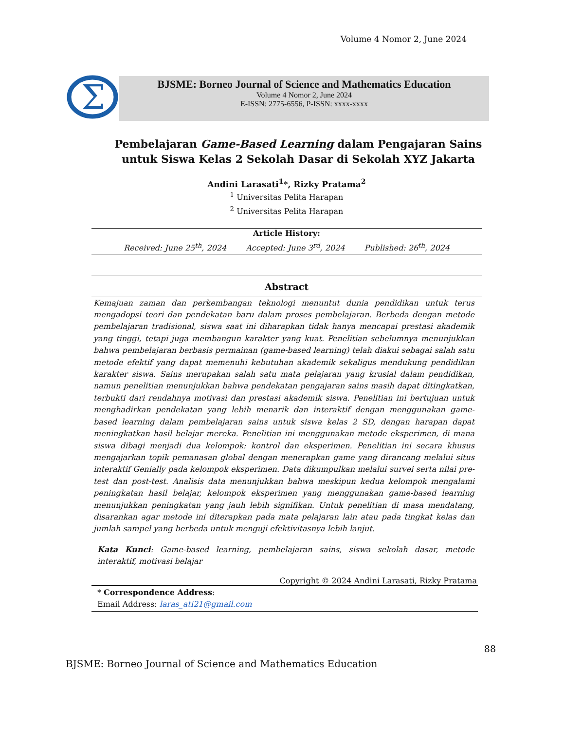Volume 4 Nomor 2, June 2024
Σ
BJSME: Borneo Journal of Science and Mathematics Education
Volume 4 Nomor 2, June 2024
E-ISSN: 2775-6556, P-ISSN: xxxx-xxxx
Pembelajaran Game-Based Learning dalam Pengajaran Sains untuk Siswa Kelas 2 Sekolah Dasar di Sekolah XYZ Jakarta
Andini Larasati<sup>1</sup>*, Rizky Pratama<sup>2</sup>
<sup>1</sup> Universitas Pelita Harapan
<sup>2</sup> Universitas Pelita Harapan
Article History:
Received: June 25<sup>th</sup>, 2024 Accepted: June 3<sup>rd</sup>, 2024 Published: 26<sup>th</sup>, 2024
Abstract
Kemajuan zaman dan perkembangan teknologi menuntut dunia pendidikan untuk terus mengadopsi teori dan pendekatan baru dalam proses pembelajaran. Berbeda dengan metode pembelajaran tradisional, siswa saat ini diharapkan tidak hanya mencapai prestasi akademik yang tinggi, tetapi juga membangun karakter yang kuat. Penelitian sebelumnya menunjukkan bahwa pembelajaran berbasis permainan (game-based learning) telah diakui sebagai salah satu metode efektif yang dapat memenuhi kebutuhan akademik sekaligus mendukung pendidikan karakter siswa. Sains merupakan salah satu mata pelajaran yang krusial dalam pendidikan, namun penelitian menunjukkan bahwa pendekatan pengajaran sains masih dapat ditingkatkan, terbukti dari rendahnya motivasi dan prestasi akademik siswa. Penelitian ini bertujuan untuk menghadirkan pendekatan yang lebih menarik dan interaktif dengan menggunakan game-based learning dalam pembelajaran sains untuk siswa kelas 2 SD, dengan harapan dapat meningkatkan hasil belajar mereka. Penelitian ini menggunakan metode eksperimen, di mana siswa dibagi menjadi dua kelompok: kontrol dan eksperimen. Penelitian ini secara khusus mengajarkan topik pemanasan global dengan menerapkan game yang dirancang melalui situs interaktif Genially pada kelompok eksperimen. Data dikumpulkan melalui survei serta nilai pre-test dan post-test. Analisis data menunjukkan bahwa meskipun kedua kelompok mengalami peningkatan hasil belajar, kelompok eksperimen yang menggunakan game-based learning menunjukkan peningkatan yang jauh lebih signifikan. Untuk penelitian di masa mendatang, disarankan agar metode ini diterapkan pada mata pelajaran lain atau pada tingkat kelas dan jumlah sampel yang berbeda untuk menguji efektivitasnya lebih lanjut.
Kata Kunci: Game-based learning, pembelajaran sains, siswa sekolah dasar, metode interaktif, motivasi belajar
Copyright © 2024 Andini Larasati, Rizky Pratama
* Correspondence Address:
Email Address: laras_ati21@gmail.com
88
BJSME: Borneo Journal of Science and Mathematics Education